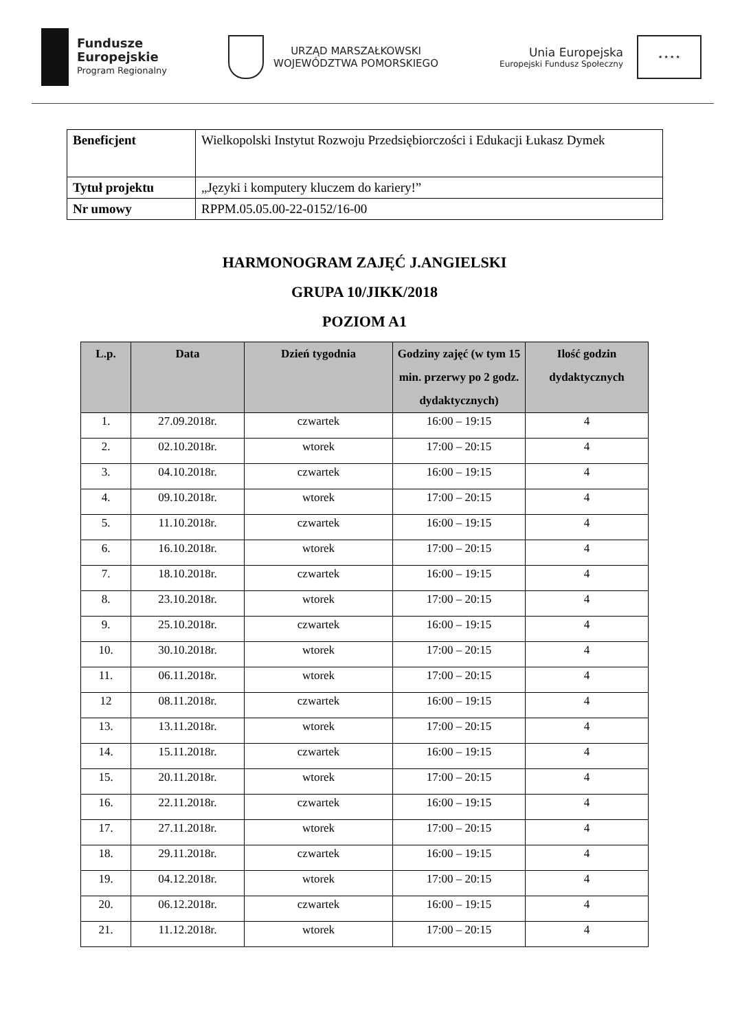Fundusze
Europejskie
Program Regionalny
URZĄD MARSZAŁKOWSKI
WOJEWÓDZTWA POMORSKIEGO
Unia Europejska
Europejski Fundusz Społeczny
★ ★ ★ ★
| Beneficjent | Wielkopolski Instytut Rozwoju Przedsiębiorczości i Edukacji Łukasz Dymek |
| Tytuł projektu | „Języki i komputery kluczem do kariery!” |
| Nr umowy | RPPM.05.05.00-22-0152/16-00 |
HARMONOGRAM ZAJĘĆ J.ANGIELSKI
GRUPA 10/JIKK/2018
POZIOM A1
| L.p. | Data | Dzień tygodnia | Godziny zajęć (w tym 15 min. przerwy po 2 godz. dydaktycznych) | Ilość godzin dydaktycznych |
| --- | --- | --- | --- | --- |
| 1. | 27.09.2018r. | czwartek | 16:00 – 19:15 | 4 |
| 2. | 02.10.2018r. | wtorek | 17:00 – 20:15 | 4 |
| 3. | 04.10.2018r. | czwartek | 16:00 – 19:15 | 4 |
| 4. | 09.10.2018r. | wtorek | 17:00 – 20:15 | 4 |
| 5. | 11.10.2018r. | czwartek | 16:00 – 19:15 | 4 |
| 6. | 16.10.2018r. | wtorek | 17:00 – 20:15 | 4 |
| 7. | 18.10.2018r. | czwartek | 16:00 – 19:15 | 4 |
| 8. | 23.10.2018r. | wtorek | 17:00 – 20:15 | 4 |
| 9. | 25.10.2018r. | czwartek | 16:00 – 19:15 | 4 |
| 10. | 30.10.2018r. | wtorek | 17:00 – 20:15 | 4 |
| 11. | 06.11.2018r. | wtorek | 17:00 – 20:15 | 4 |
| 12 | 08.11.2018r. | czwartek | 16:00 – 19:15 | 4 |
| 13. | 13.11.2018r. | wtorek | 17:00 – 20:15 | 4 |
| 14. | 15.11.2018r. | czwartek | 16:00 – 19:15 | 4 |
| 15. | 20.11.2018r. | wtorek | 17:00 – 20:15 | 4 |
| 16. | 22.11.2018r. | czwartek | 16:00 – 19:15 | 4 |
| 17. | 27.11.2018r. | wtorek | 17:00 – 20:15 | 4 |
| 18. | 29.11.2018r. | czwartek | 16:00 – 19:15 | 4 |
| 19. | 04.12.2018r. | wtorek | 17:00 – 20:15 | 4 |
| 20. | 06.12.2018r. | czwartek | 16:00 – 19:15 | 4 |
| 21. | 11.12.2018r. | wtorek | 17:00 – 20:15 | 4 |